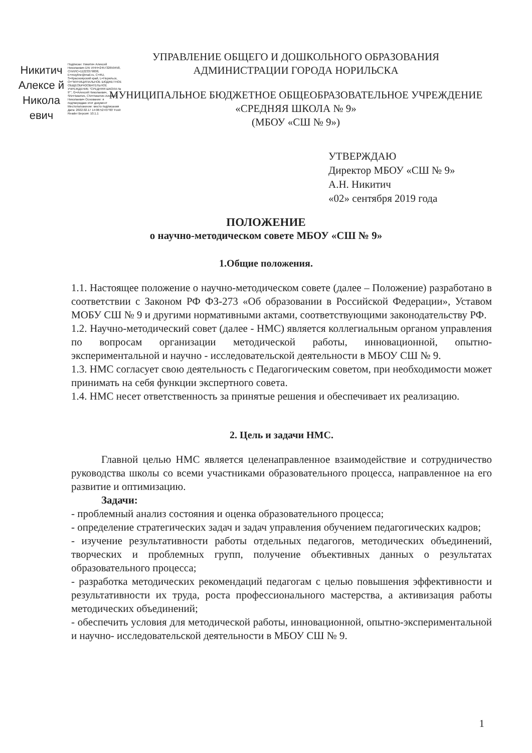Никитич Алексе й Никола евич
Подписан: Никитич Алексей Николаевич DN: ИНН=245732659458, СНИЛС=11223379008, E=moyline@mail.ru, C=RU, S=Красноярский край, L=Норильск, O="МУНИЦИПАЛЬНОЕ БЮДЖЕТНОЕ ОБЩЕОБРАЗОВАТЕЛЬНОЕ УЧРЕЖДЕНИЕ "СРЕДНЯЯ ШКОЛА № 9"", G=Алексей Николаевич, SN=Никитич, CN=Никитич Алексей Николаевич Основание: я подтверждаю этот документ Местоположение: место подписания Дата: 2022.02.17 14:06:52+07'00' Foxit Reader Версия: 10.1.1
УПРАВЛЕНИЕ ОБЩЕГО И ДОШКОЛЬНОГО ОБРАЗОВАНИЯ
АДМИНИСТРАЦИИ ГОРОДА НОРИЛЬСКА
МУНИЦИПАЛЬНОЕ БЮДЖЕТНОЕ ОБЩЕОБРАЗОВАТЕЛЬНОЕ УЧРЕЖДЕНИЕ
«СРЕДНЯЯ ШКОЛА № 9»
(МБОУ «СШ № 9»)
УТВЕРЖДАЮ
Директор МБОУ «СШ № 9»
А.Н. Никитич
«02» сентября 2019 года
ПОЛОЖЕНИЕ
о научно-методическом совете МБОУ «СШ № 9»
1.Общие положения.
1.1. Настоящее положение о научно-методическом совете (далее – Положение) разработано в соответствии с Законом РФ ФЗ-273 «Об образовании в Российской Федерации», Уставом МОБУ СШ № 9 и другими нормативными актами, соответствующими законодательству РФ.
1.2. Научно-методический совет (далее - НМС) является коллегиальным органом управления по вопросам организации методической работы, инновационной, опытно-экспериментальной и научно - исследовательской деятельности в МБОУ СШ № 9.
1.3. НМС согласует свою деятельность с Педагогическим советом, при необходимости может принимать на себя функции экспертного совета.
1.4. НМС несет ответственность за принятые решения и обеспечивает их реализацию.
2. Цель и задачи НМС.
Главной целью НМС является целенаправленное взаимодействие и сотрудничество руководства школы со всеми участниками образовательного процесса, направленное на его развитие и оптимизацию.
Задачи:
- проблемный анализ состояния и оценка образовательного процесса;
- определение стратегических задач и задач управления обучением педагогических кадров;
- изучение результативности работы отдельных педагогов, методических объединений, творческих и проблемных групп, получение объективных данных о результатах образовательного процесса;
- разработка методических рекомендаций педагогам с целью повышения эффективности и результативности их труда, роста профессионального мастерства, а активизация работы методических объединений;
- обеспечить условия для методической работы, инновационной, опытно-экспериментальной и научно- исследовательской деятельности в МБОУ СШ № 9.
1